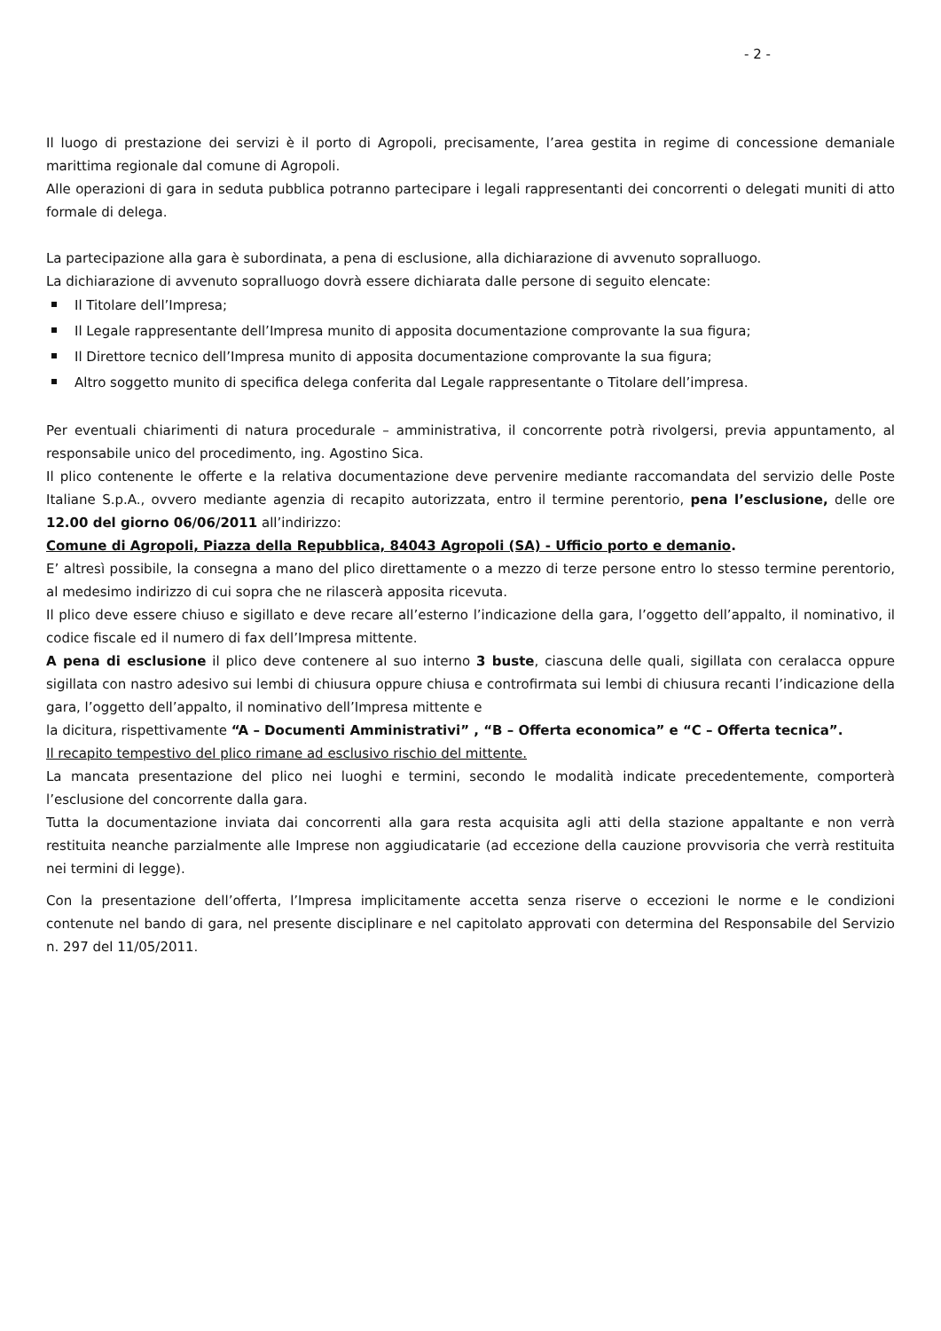- 2 -
Il luogo di prestazione dei servizi è il porto di Agropoli, precisamente, l’area gestita in regime di concessione demaniale marittima regionale dal comune di Agropoli.
Alle operazioni di gara in seduta pubblica potranno partecipare i legali rappresentanti dei concorrenti o delegati muniti di atto formale di delega.
La partecipazione alla gara è subordinata, a pena di esclusione, alla dichiarazione di avvenuto sopralluogo.
La dichiarazione di avvenuto sopralluogo dovrà essere dichiarata dalle persone di seguito elencate:
Il Titolare dell’Impresa;
Il Legale rappresentante dell’Impresa munito di apposita documentazione comprovante la sua figura;
Il Direttore tecnico dell’Impresa munito di apposita documentazione comprovante la sua figura;
Altro soggetto munito di specifica delega conferita dal Legale rappresentante o Titolare dell’impresa.
Per eventuali chiarimenti di natura procedurale – amministrativa, il concorrente potrà rivolgersi, previa appuntamento, al responsabile unico del procedimento, ing. Agostino Sica.
Il plico contenente le offerte e la relativa documentazione deve pervenire mediante raccomandata del servizio delle Poste Italiane S.p.A., ovvero mediante agenzia di recapito autorizzata, entro il termine perentorio, pena l’esclusione, delle ore 12.00 del giorno 06/06/2011 all’indirizzo:
Comune di Agropoli, Piazza della Repubblica, 84043 Agropoli (SA) - Ufficio porto e demanio.
E’ altresì possibile, la consegna a mano del plico direttamente o a mezzo di terze persone entro lo stesso termine perentorio, al medesimo indirizzo di cui sopra che ne rilascerà apposita ricevuta.
Il plico deve essere chiuso e sigillato e deve recare all’esterno l’indicazione della gara, l’oggetto dell’appalto, il nominativo, il codice fiscale ed il numero di fax dell’Impresa mittente.
A pena di esclusione il plico deve contenere al suo interno 3 buste, ciascuna delle quali, sigillata con ceralacca oppure sigillata con nastro adesivo sui lembi di chiusura oppure chiusa e controfirmata sui lembi di chiusura recanti l’indicazione della gara, l’oggetto dell’appalto, il nominativo dell’Impresa mittente e
la dicitura, rispettivamente “A – Documenti Amministrativi” , “B – Offerta economica” e “C – Offerta tecnica”.
Il recapito tempestivo del plico rimane ad esclusivo rischio del mittente.
La mancata presentazione del plico nei luoghi e termini, secondo le modalità indicate precedentemente, comporterà l’esclusione del concorrente dalla gara.
Tutta la documentazione inviata dai concorrenti alla gara resta acquisita agli atti della stazione appaltante e non verrà restituita neanche parzialmente alle Imprese non aggiudicatarie (ad eccezione della cauzione provvisoria che verrà restituita nei termini di legge).
Con la presentazione dell’offerta, l’Impresa implicitamente accetta senza riserve o eccezioni le norme e le condizioni contenute nel bando di gara, nel presente disciplinare e nel capitolato approvati con determina del Responsabile del Servizio n. 297 del 11/05/2011.